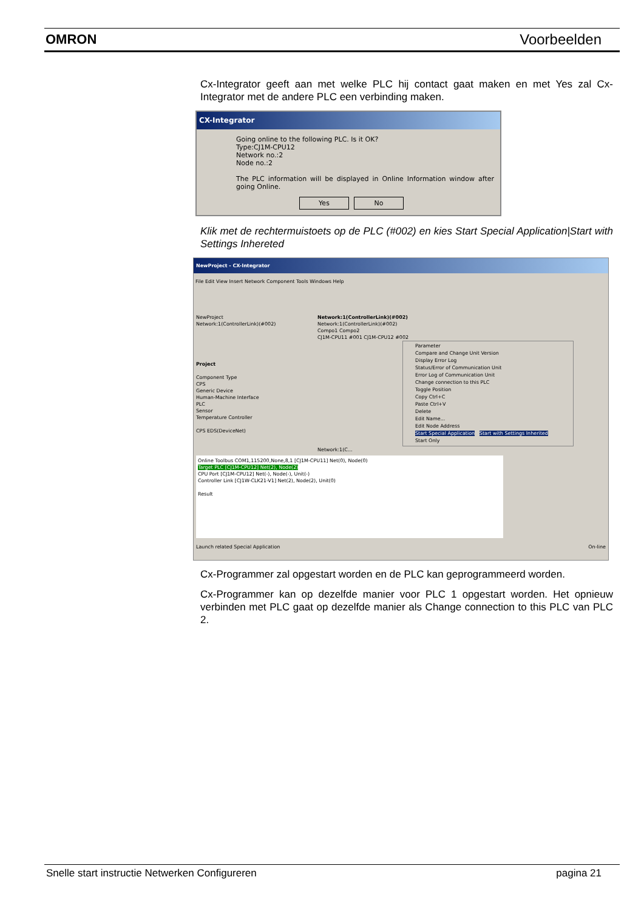OMRON Voorbeelden
Cx-Integrator geeft aan met welke PLC hij contact gaat maken en met Yes zal Cx-Integrator met de andere PLC een verbinding maken.
CX-Integrator
Going online to the following PLC. Is it OK?
Type:CJ1M-CPU12
Network no.:2
Node no.:2
The PLC information will be displayed in Online Information window after going Online.
Yes No
Klik met de rechtermuistoets op de PLC (#002) en kies Start Special Application|Start with Settings Inhereted
NewProject - CX-Integrator
File Edit View Insert Network Component Tools Windows Help
NewProject
Network:1(ControllerLink)(#002)
Project
Component Type
CPS
Generic Device
Human-Machine Interface
PLC
Sensor
Temperature Controller
CPS EDS(DeviceNet)
Network:1(ControllerLink)(#002)
Network:1(ControllerLink)(#002)
Compo1 Compo2
CJ1M-CPU11 #001 CJ1M-CPU12 #002
Parameter
Compare and Change Unit Version
Display Error Log
Status/Error of Communication Unit
Error Log of Communication Unit
Change connection to this PLC
Toggle Position
Copy Ctrl+C
Paste Ctrl+V
Delete
Edit Name...
Edit Node Address
Start Special Application Start with Settings Inherited
Start Only
Network:1(C...
Online Toolbus COM1,115200,None,8,1 [CJ1M-CPU11] Net(0), Node(0)
Target PLC [CJ1M-CPU12] Net(2), Node(2)
CPU Port [CJ1M-CPU12] Net(-), Node(-), Unit(-)
Controller Link [CJ1W-CLK21-V1] Net(2), Node(2), Unit(0)
Result
Launch related Special Application On-line
Cx-Programmer zal opgestart worden en de PLC kan geprogrammeerd worden.
Cx-Programmer kan op dezelfde manier voor PLC 1 opgestart worden. Het opnieuw verbinden met PLC gaat op dezelfde manier als Change connection to this PLC van PLC 2.
Snelle start instructie Netwerken Configureren pagina 21